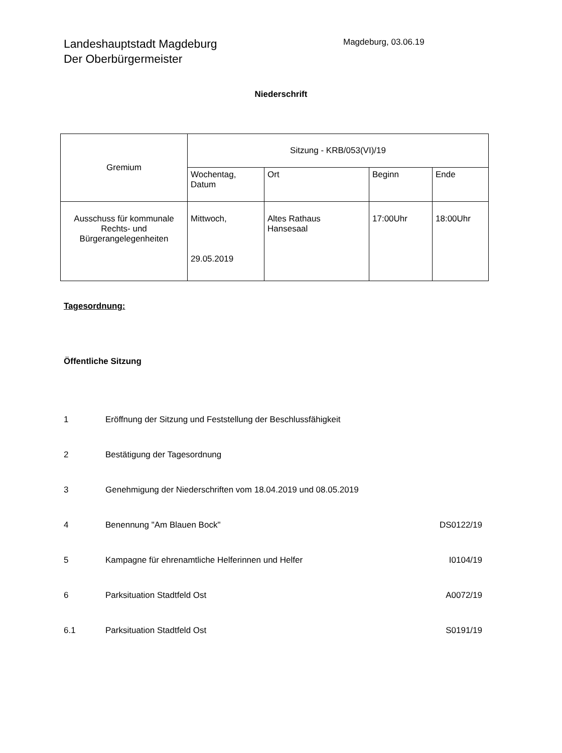Landeshauptstadt Magdeburg
Der Oberbürgermeister
Magdeburg, 03.06.19
Niederschrift
| Gremium | Sitzung - KRB/053(VI)/19 | | | |
| | Wochentag, Datum | Ort | Beginn | Ende |
| Ausschuss für kommunale Rechts- und Bürgerangelegenheiten | Mittwoch, 29.05.2019 | Altes Rathaus Hansesaal | 17:00Uhr | 18:00Uhr |
Tagesordnung:
Öffentliche Sitzung
1 Eröffnung der Sitzung und Feststellung der Beschlussfähigkeit
2 Bestätigung der Tagesordnung
3 Genehmigung der Niederschriften vom 18.04.2019 und 08.05.2019
4 Benennung "Am Blauen Bock" DS0122/19
5 Kampagne für ehrenamtliche Helferinnen und Helfer I0104/19
6 Parksituation Stadtfeld Ost A0072/19
6.1 Parksituation Stadtfeld Ost S0191/19